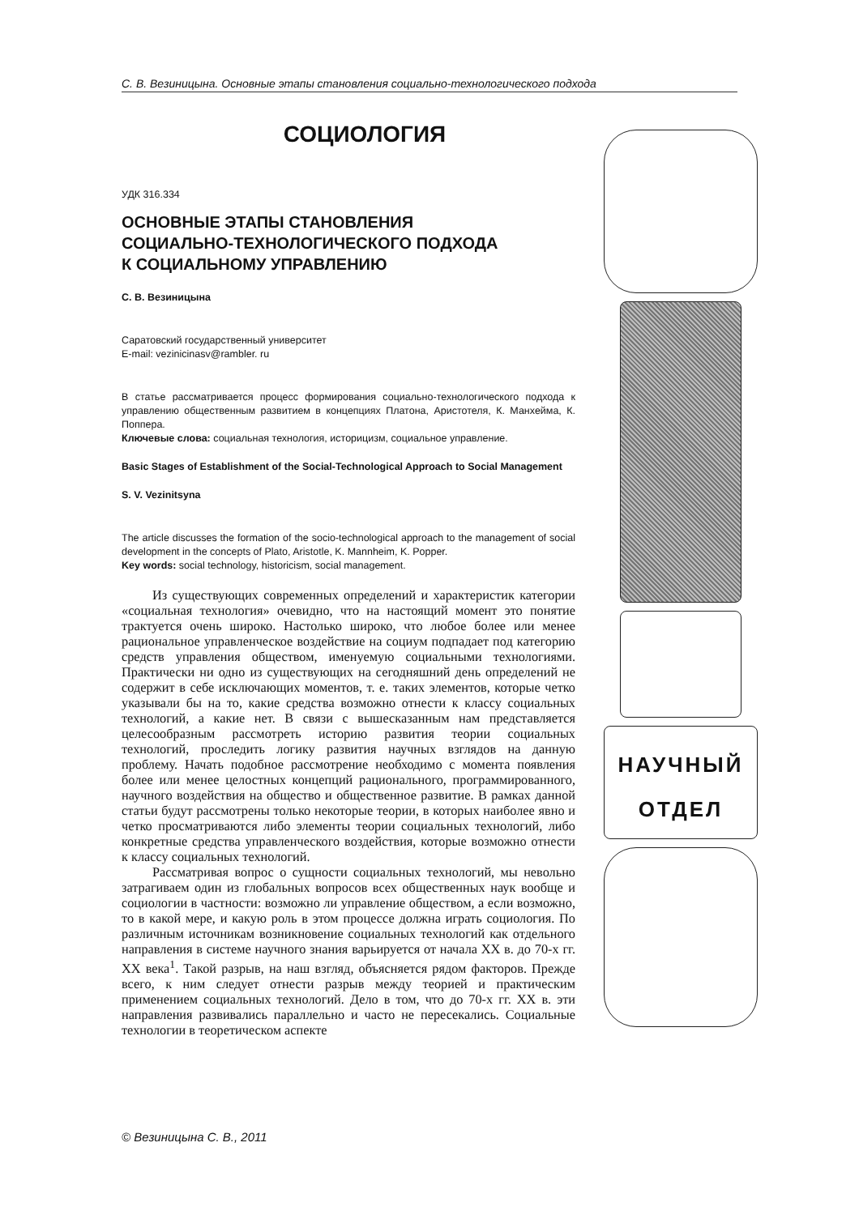С. В. Везиницына. Основные этапы становления социально-технологического подхода
СОЦИОЛОГИЯ
УДК 316.334
ОСНОВНЫЕ ЭТАПЫ СТАНОВЛЕНИЯ
СОЦИАЛЬНО-ТЕХНОЛОГИЧЕСКОГО ПОДХОДА
К СОЦИАЛЬНОМУ УПРАВЛЕНИЮ
С. В. Везиницына
Саратовский государственный университет
E-mail: vezinicinasv@rambler. ru
В статье рассматривается процесс формирования социально-технологического подхода к управлению общественным развитием в концепциях Платона, Аристотеля, К. Манхейма, К. Поппера.
Ключевые слова: социальная технология, историцизм, социальное управление.
Basic Stages of Establishment of the Social-Technological Approach to Social Management
S. V. Vezinitsyna
The article discusses the formation of the socio-technological approach to the management of social development in the concepts of Plato, Aristotle, K. Mannheim, K. Popper.
Key words: social technology, historicism, social management.
Из существующих современных определений и характеристик категории «социальная технология» очевидно, что на настоящий момент это понятие трактуется очень широко. Настолько широко, что любое более или менее рациональное управленческое воздействие на социум подпадает под категорию средств управления обществом, именуемую социальными технологиями. Практически ни одно из существующих на сегодняшний день определений не содержит в себе исключающих моментов, т. е. таких элементов, которые четко указывали бы на то, какие средства возможно отнести к классу социальных технологий, а какие нет. В связи с вышесказанным нам представляется целесообразным рассмотреть историю развития теории социальных технологий, проследить логику развития научных взглядов на данную проблему. Начать подобное рассмотрение необходимо с момента появления более или менее целостных концепций рационального, программированного, научного воздействия на общество и общественное развитие. В рамках данной статьи будут рассмотрены только некоторые теории, в которых наиболее явно и четко просматриваются либо элементы теории социальных технологий, либо конкретные средства управленческого воздействия, которые возможно отнести к классу социальных технологий.
Рассматривая вопрос о сущности социальных технологий, мы невольно затрагиваем один из глобальных вопросов всех общественных наук вообще и социологии в частности: возможно ли управление обществом, а если возможно, то в какой мере, и какую роль в этом процессе должна играть социология. По различным источникам возникновение социальных технологий как отдельного направления в системе научного знания варьируется от начала XX в. до 70-х гг. XX века<sup>1</sup>. Такой разрыв, на наш взгляд, объясняется рядом факторов. Прежде всего, к ним следует отнести разрыв между теорией и практическим применением социальных технологий. Дело в том, что до 70-х гг. XX в. эти направления развивались параллельно и часто не пересекались. Социальные технологии в теоретическом аспекте
НАУЧНЫЙ
ОТДЕЛ
© Везиницына С. В., 2011